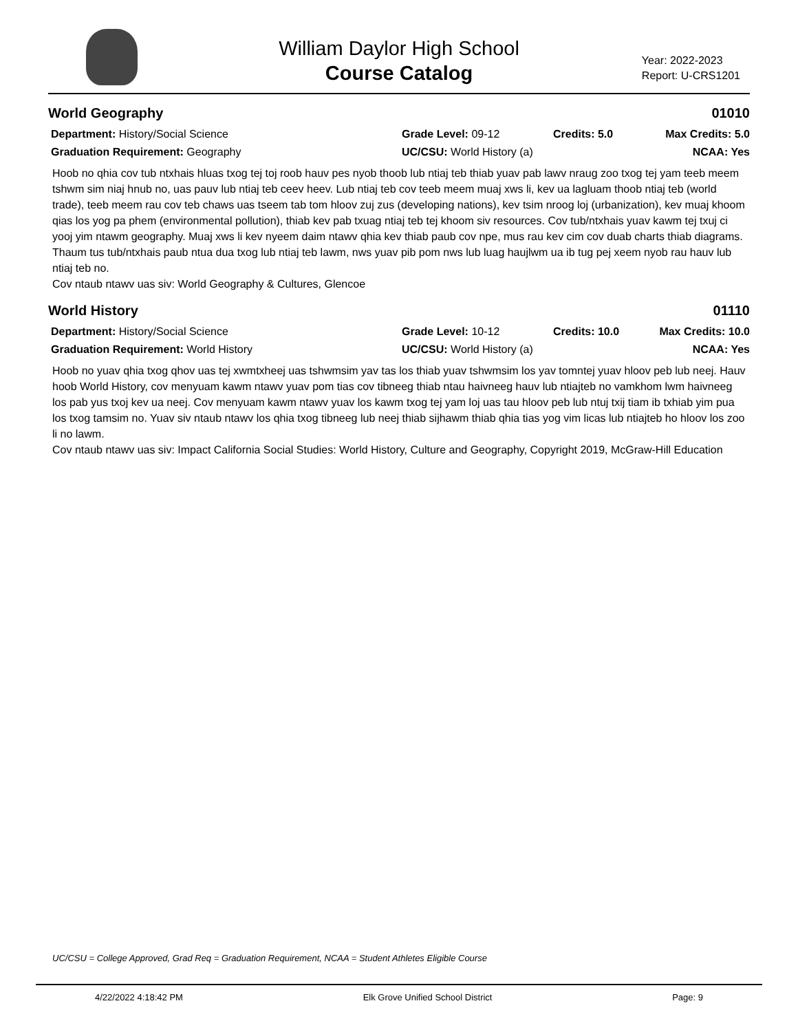William Daylor High School
Course Catalog
Year: 2022-2023
Report: U-CRS1201
World Geography 01010
Department: History/Social Science
Grade Level: 09-12
Credits: 5.0
Max Credits: 5.0
Graduation Requirement: Geography
UC/CSU: World History (a)
NCAA: Yes
Hoob no qhia cov tub ntxhais hluas txog tej toj roob hauv pes nyob thoob lub ntiaj teb thiab yuav pab lawv nraug zoo txog tej yam teeb meem tshwm sim niaj hnub no, uas pauv lub ntiaj teb ceev heev. Lub ntiaj teb cov teeb meem muaj xws li, kev ua lagluam thoob ntiaj teb (world trade), teeb meem rau cov teb chaws uas tseem tab tom hloov zuj zus (developing nations), kev tsim nroog loj (urbanization), kev muaj khoom qias los yog pa phem (environmental pollution), thiab kev pab txuag ntiaj teb tej khoom siv resources. Cov tub/ntxhais yuav kawm tej txuj ci yooj yim ntawm geography. Muaj xws li kev nyeem daim ntawv qhia kev thiab paub cov npe, mus rau kev cim cov duab charts thiab diagrams. Thaum tus tub/ntxhais paub ntua dua txog lub ntiaj teb lawm, nws yuav pib pom nws lub luag haujlwm ua ib tug pej xeem nyob rau hauv lub ntiaj teb no.
Cov ntaub ntawv uas siv: World Geography & Cultures, Glencoe
World History 01110
Department: History/Social Science
Grade Level: 10-12
Credits: 10.0
Max Credits: 10.0
Graduation Requirement: World History
UC/CSU: World History (a)
NCAA: Yes
Hoob no yuav qhia txog qhov uas tej xwmtxheej uas tshwmsim yav tas los thiab yuav tshwmsim los yav tomntej yuav hloov peb lub neej. Hauv hoob World History, cov menyuam kawm ntawv yuav pom tias cov tibneeg thiab ntau haivneeg hauv lub ntiajteb no vamkhom lwm haivneeg los pab yus txoj kev ua neej. Cov menyuam kawm ntawv yuav los kawm txog tej yam loj uas tau hloov peb lub ntuj txij tiam ib txhiab yim pua los txog tamsim no. Yuav siv ntaub ntawv los qhia txog tibneeg lub neej thiab sijhawm thiab qhia tias yog vim licas lub ntiajteb ho hloov los zoo li no lawm.
Cov ntaub ntawv uas siv: Impact California Social Studies: World History, Culture and Geography, Copyright 2019, McGraw-Hill Education
UC/CSU = College Approved, Grad Req = Graduation Requirement, NCAA = Student Athletes Eligible Course
4/22/2022 4:18:42 PM Elk Grove Unified School District Page: 9